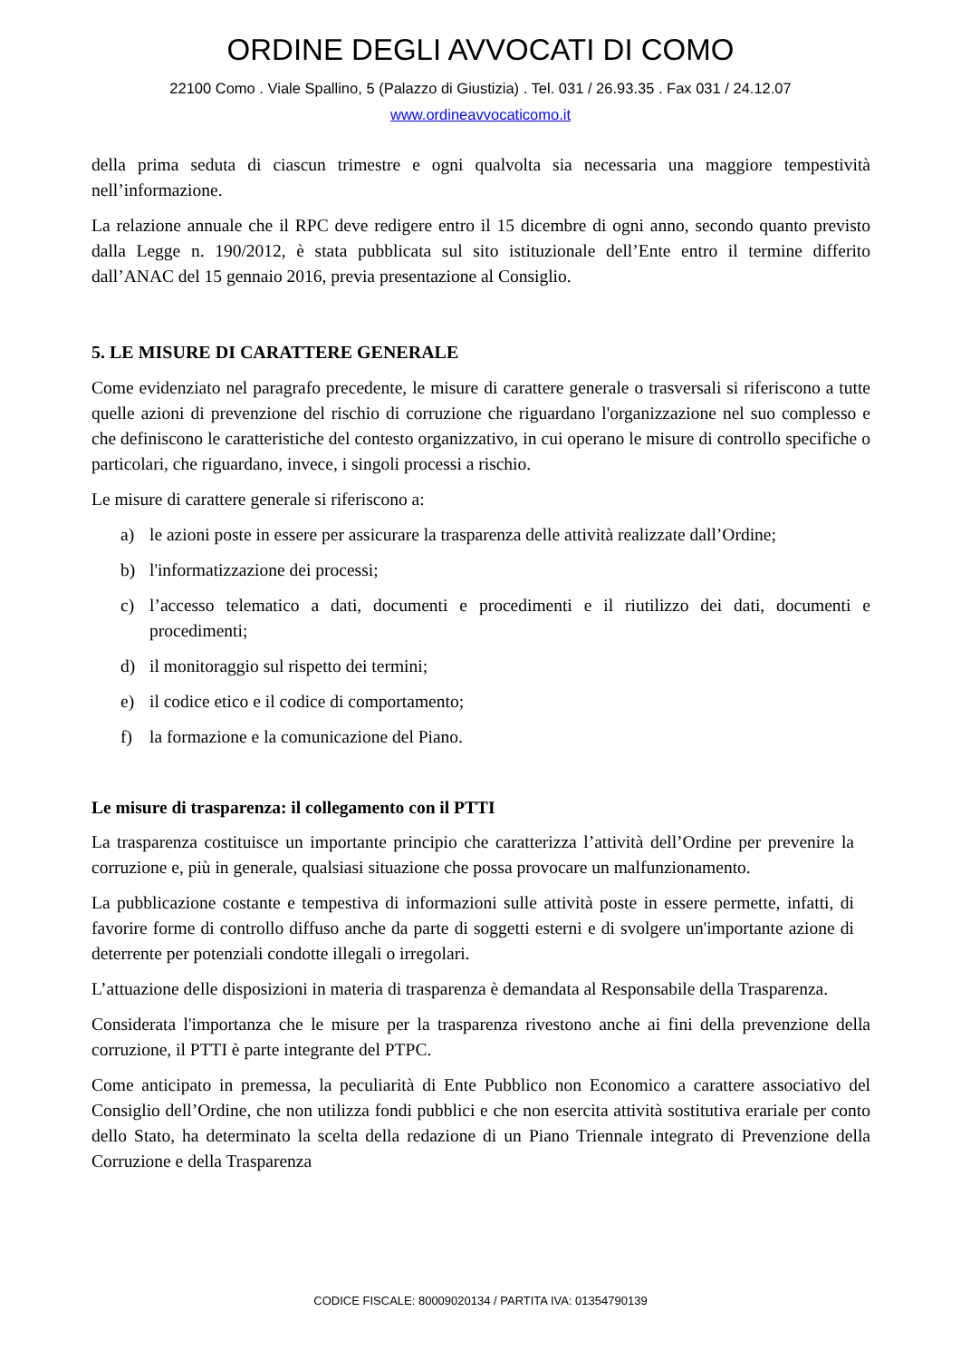ORDINE DEGLI AVVOCATI DI COMO
22100 Como . Viale Spallino, 5 (Palazzo di Giustizia) . Tel. 031 / 26.93.35 . Fax 031 / 24.12.07
www.ordineavvocaticomo.it
della prima seduta di ciascun trimestre e ogni qualvolta sia necessaria una maggiore tempestività nell’informazione.
La relazione annuale che il RPC deve redigere entro il 15 dicembre di ogni anno, secondo quanto previsto dalla Legge n. 190/2012, è stata pubblicata sul sito istituzionale dell’Ente entro il termine differito dall’ANAC del 15 gennaio 2016, previa presentazione al Consiglio.
5. LE MISURE DI CARATTERE GENERALE
Come evidenziato nel paragrafo precedente, le misure di carattere generale o trasversali si riferiscono a tutte quelle azioni di prevenzione del rischio di corruzione che riguardano l'organizzazione nel suo complesso e che definiscono le caratteristiche del contesto organizzativo, in cui operano le misure di controllo specifiche o particolari, che riguardano, invece, i singoli processi a rischio.
Le misure di carattere generale si riferiscono a:
a) le azioni poste in essere per assicurare la trasparenza delle attività realizzate dall’Ordine;
b) l'informatizzazione dei processi;
c) l’accesso telematico a dati, documenti e procedimenti e il riutilizzo dei dati, documenti e procedimenti;
d) il monitoraggio sul rispetto dei termini;
e) il codice etico e il codice di comportamento;
f) la formazione e la comunicazione del Piano.
Le misure di trasparenza: il collegamento con il PTTI
La trasparenza costituisce un importante principio che caratterizza l’attività dell’Ordine per prevenire la corruzione e, più in generale, qualsiasi situazione che possa provocare un malfunzionamento.
La pubblicazione costante e tempestiva di informazioni sulle attività poste in essere permette, infatti, di favorire forme di controllo diffuso anche da parte di soggetti esterni e di svolgere un'importante azione di deterrente per potenziali condotte illegali o irregolari.
L’attuazione delle disposizioni in materia di trasparenza è demandata al Responsabile della Trasparenza.
Considerata l'importanza che le misure per la trasparenza rivestono anche ai fini della prevenzione della corruzione, il PTTI è parte integrante del PTPC.
Come anticipato in premessa, la peculiarità di Ente Pubblico non Economico a carattere associativo del Consiglio dell’Ordine, che non utilizza fondi pubblici e che non esercita attività sostitutiva erariale per conto dello Stato, ha determinato la scelta della redazione di un Piano Triennale integrato di Prevenzione della Corruzione e della Trasparenza
CODICE FISCALE: 80009020134 / PARTITA IVA: 01354790139